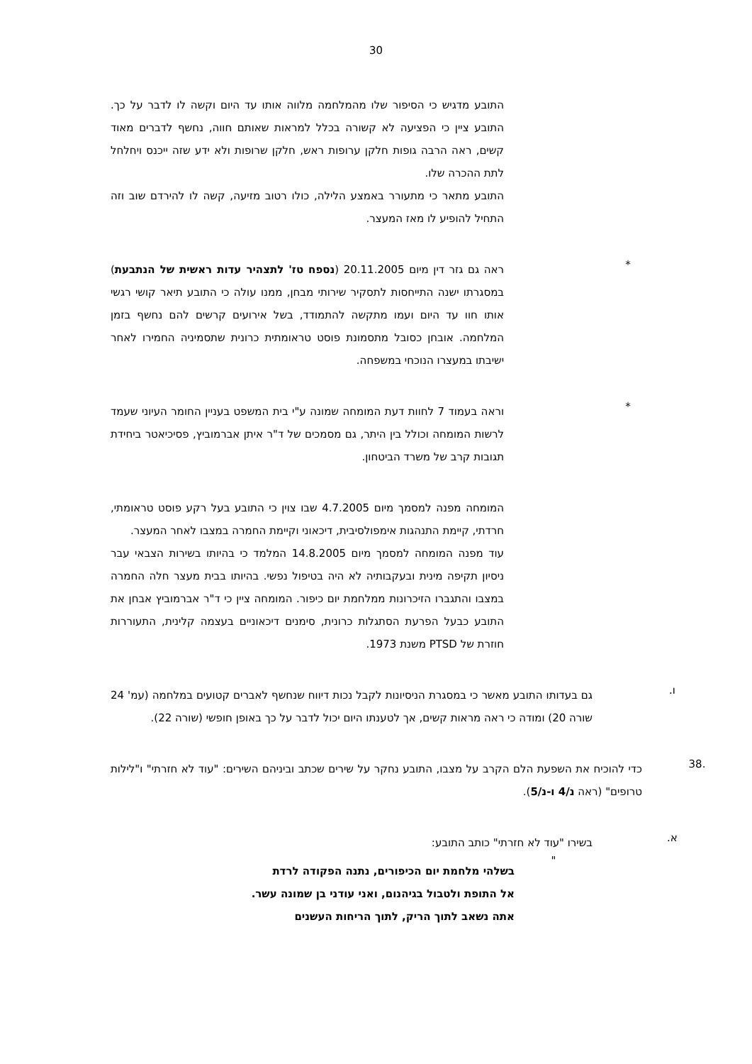30
התובע מדגיש כי הסיפור שלו מהמלחמה מלווה אותו עד היום וקשה לו לדבר על כך. התובע ציין כי הפציעה לא קשורה בכלל למראות שאותם חווה, נחשף לדברים מאוד קשים, ראה הרבה גופות חלקן ערופות ראש, חלקן שרופות ולא ידע שזה ייכנס ויחלחל לתת ההכרה שלו.
התובע מתאר כי מתעורר באמצע הלילה, כולו רטוב מזיעה, קשה לו להירדם שוב וזה התחיל להופיע לו מאז המעצר.
*
ראה גם גזר דין מיום 20.11.2005 (נספח טז' לתצהיר עדות ראשית של הנתבעת) במסגרתו ישנה התייחסות לתסקיר שירותי מבחן, ממנו עולה כי התובע תיאר קושי רגשי אותו חוו עד היום ועמו מתקשה להתמודד, בשל אירועים קרשים להם נחשף בזמן המלחמה. אובחן כסובל מתסמונת פוסט טראומתית כרונית שתסמיניה החמירו לאחר ישיבתו במעצרו הנוכחי במשפחה.
*
וראה בעמוד 7 לחוות דעת המומחה שמונה ע"י בית המשפט בעניין החומר העיוני שעמד לרשות המומחה וכולל בין היתר, גם מסמכים של ד"ר איתן אברמוביץ, פסיכיאטר ביחידת תגובות קרב של משרד הביטחון.
המומחה מפנה למסמך מיום 4.7.2005 שבו צוין כי התובע בעל רקע פוסט טראומתי, חרדתי, קיימת התנהגות אימפולסיבית, דיכאוני וקיימת החמרה במצבו לאחר המעצר.
עוד מפנה המומחה למסמך מיום 14.8.2005 המלמד כי בהיותו בשירות הצבאי עבר ניסיון תקיפה מינית ובעקבותיה לא היה בטיפול נפשי. בהיותו בבית מעצר חלה החמרה במצבו והתגברו הזיכרונות ממלחמת יום כיפור. המומחה ציין כי ד"ר אברמוביץ אבחן את התובע כבעל הפרעת הסתגלות כרונית, סימנים דיכאוניים בעצמה קלינית, התעוררות חוזרת של PTSD משנת 1973.
ו.
גם בעדותו התובע מאשר כי במסגרת הניסיונות לקבל נכות דיווח שנחשף לאברים קטועים במלחמה (עמ' 24 שורה 20) ומודה כי ראה מראות קשים, אך לטענתו היום יכול לדבר על כך באופן חופשי (שורה 22).
.38
כדי להוכיח את השפעת הלם הקרב על מצבו, התובע נחקר על שירים שכתב וביניהם השירים: "עוד לא חזרתי" ו"לילות טרופים" (ראה נ/4 ו-נ/5).
א.
בשירו "עוד לא חזרתי" כותב התובע:
"
בשלהי מלחמת יום הכיפורים, נתנה הפקודה לרדת
אל התופת ולטבול בגיהנום, ואני עודני בן שמונה עשר.
אתה נשאב לתוך הריק, לתוך הריחות העשנים